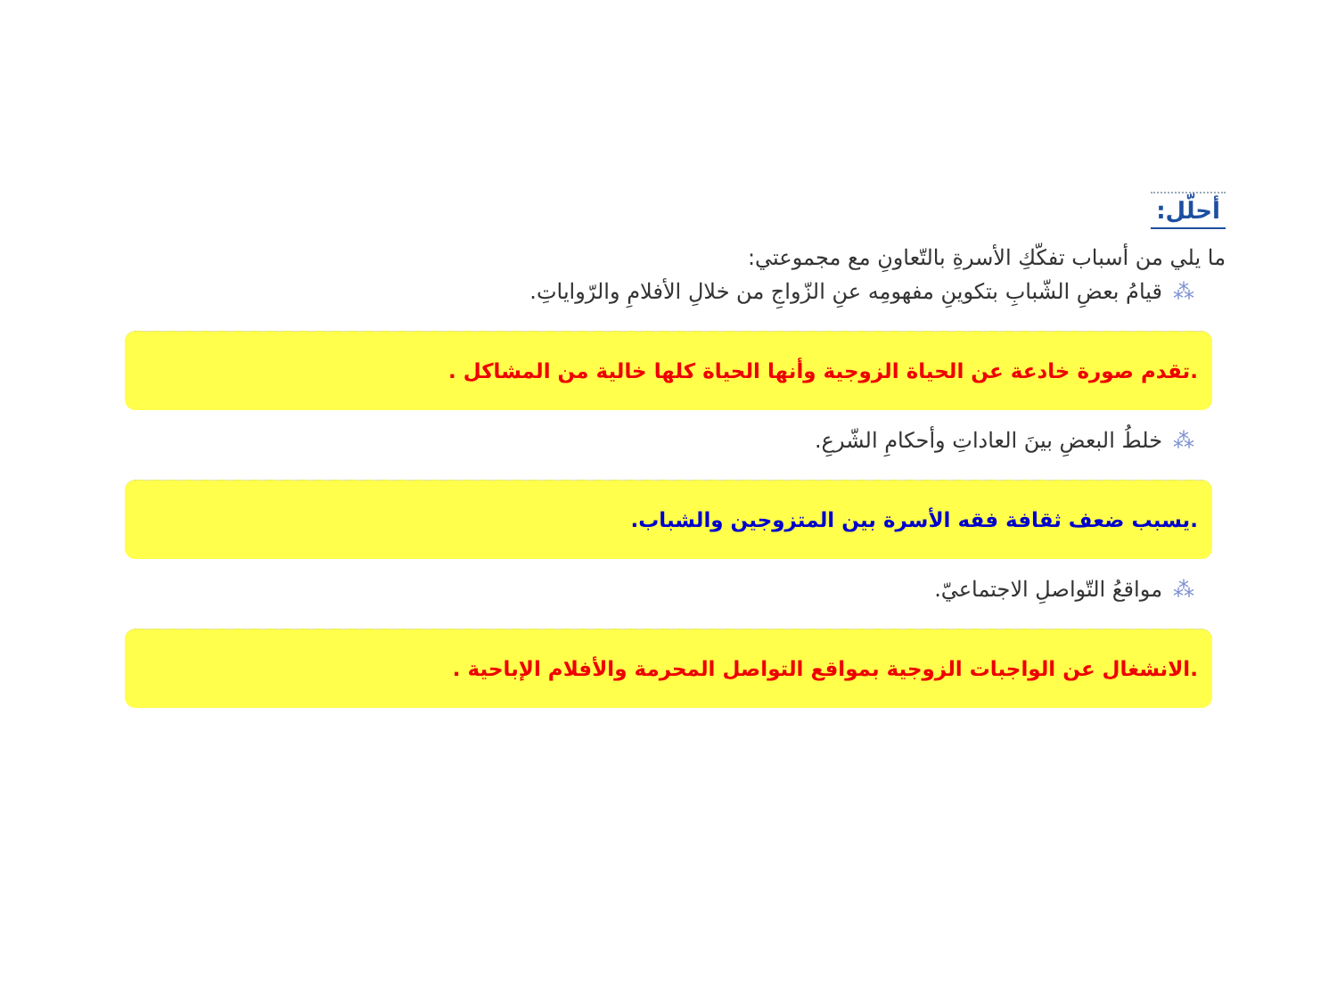أحلّل:
ما يلي من أسباب تفكّكِ الأسرةِ بالتّعاونِ مع مجموعتي:
⁂قيامُ بعضِ الشّبابِ بتكوينِ مفهومِه عنِ الزّواجِ من خلالِ الأفلامِ والرّواياتِ.
.تقدم صورة خادعة عن الحياة الزوجية وأنها الحياة كلها خالية من المشاكل .
⁂خلطُ البعضِ بينَ العاداتِ وأحكامِ الشّرعِ.
.يسبب ضعف ثقافة فقه الأسرة بين المتزوجين والشباب.
⁂مواقعُ التّواصلِ الاجتماعيّ.
.الانشغال عن الواجبات الزوجية بمواقع التواصل المحرمة والأفلام الإباحية .